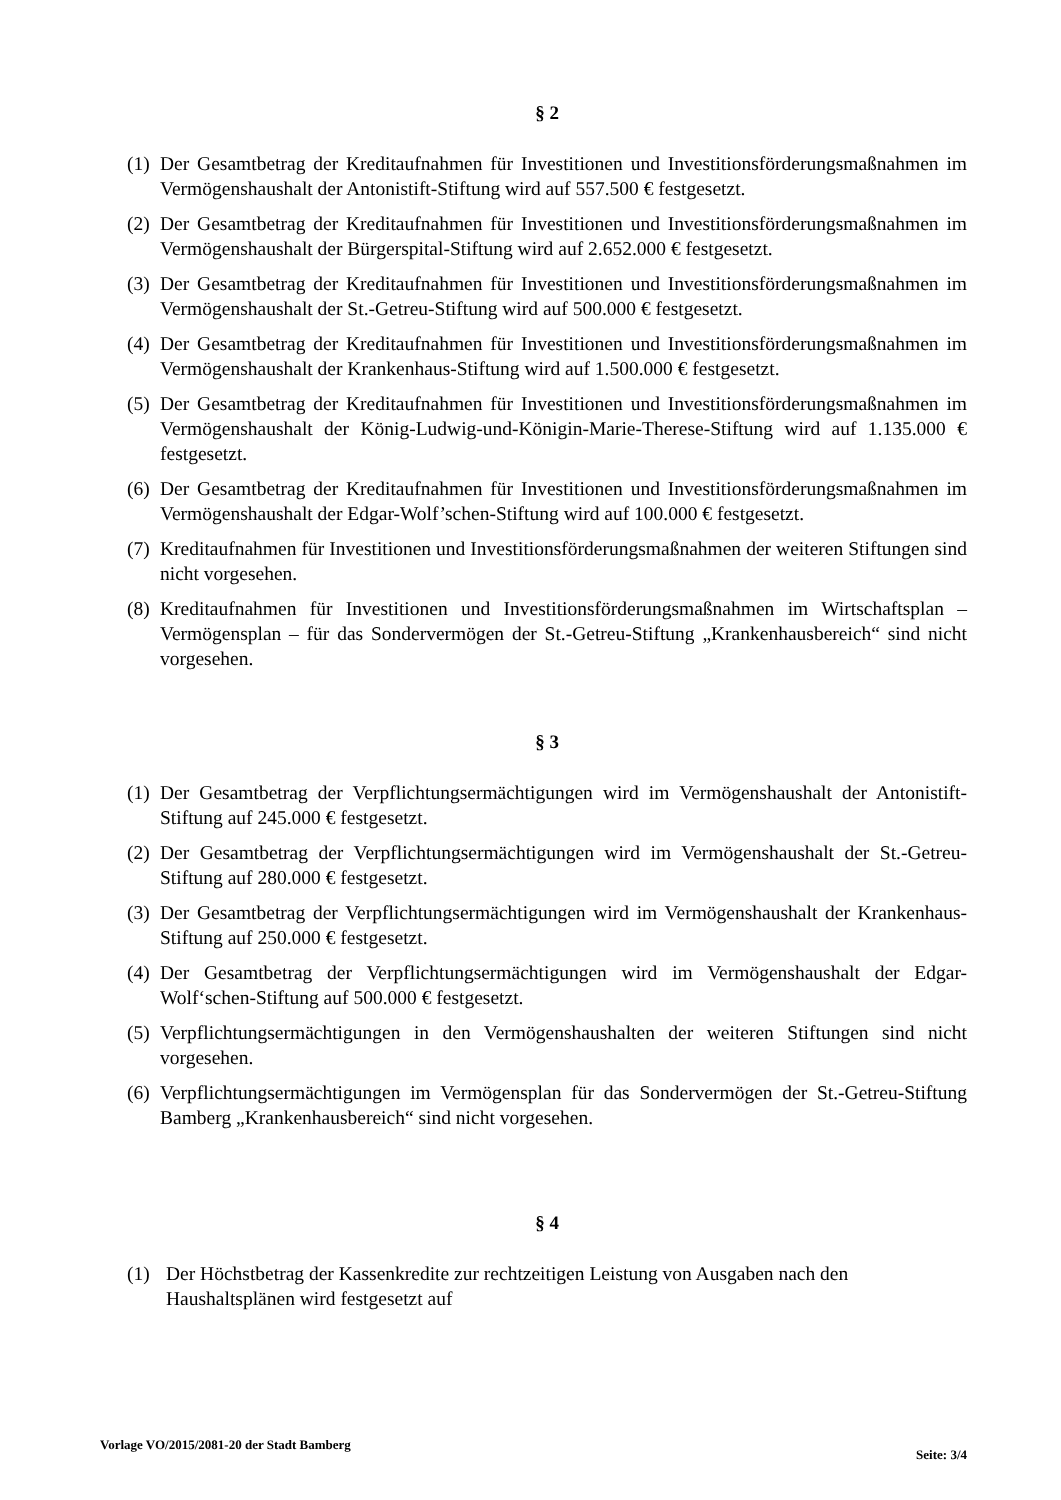§ 2
(1) Der Gesamtbetrag der Kreditaufnahmen für Investitionen und Investitionsförderungsmaßnahmen im Vermögenshaushalt der Antonistift-Stiftung wird auf 557.500 € festgesetzt.
(2) Der Gesamtbetrag der Kreditaufnahmen für Investitionen und Investitionsförderungsmaßnahmen im Vermögenshaushalt der Bürgerspital-Stiftung wird auf 2.652.000 € festgesetzt.
(3) Der Gesamtbetrag der Kreditaufnahmen für Investitionen und Investitionsförderungsmaßnahmen im Vermögenshaushalt der St.-Getreu-Stiftung wird auf 500.000 € festgesetzt.
(4) Der Gesamtbetrag der Kreditaufnahmen für Investitionen und Investitionsförderungsmaßnahmen im Vermögenshaushalt der Krankenhaus-Stiftung wird auf 1.500.000 € festgesetzt.
(5) Der Gesamtbetrag der Kreditaufnahmen für Investitionen und Investitionsförderungsmaßnahmen im Vermögenshaushalt der König-Ludwig-und-Königin-Marie-Therese-Stiftung wird auf 1.135.000 € festgesetzt.
(6) Der Gesamtbetrag der Kreditaufnahmen für Investitionen und Investitionsförderungsmaßnahmen im Vermögenshaushalt der Edgar-Wolf’schen-Stiftung wird auf 100.000 € festgesetzt.
(7) Kreditaufnahmen für Investitionen und Investitionsförderungsmaßnahmen der weiteren Stiftungen sind nicht vorgesehen.
(8) Kreditaufnahmen für Investitionen und Investitionsförderungsmaßnahmen im Wirtschaftsplan – Vermögensplan – für das Sondervermögen der St.-Getreu-Stiftung „Krankenhausbereich“ sind nicht vorgesehen.
§ 3
(1) Der Gesamtbetrag der Verpflichtungsermächtigungen wird im Vermögenshaushalt der Antonistift-Stiftung auf 245.000 € festgesetzt.
(2) Der Gesamtbetrag der Verpflichtungsermächtigungen wird im Vermögenshaushalt der St.-Getreu-Stiftung auf 280.000 € festgesetzt.
(3) Der Gesamtbetrag der Verpflichtungsermächtigungen wird im Vermögenshaushalt der Krankenhaus-Stiftung auf 250.000 € festgesetzt.
(4) Der Gesamtbetrag der Verpflichtungsermächtigungen wird im Vermögenshaushalt der Edgar-Wolf‘schen-Stiftung auf 500.000 € festgesetzt.
(5) Verpflichtungsermächtigungen in den Vermögenshaushalten der weiteren Stiftungen sind nicht vorgesehen.
(6) Verpflichtungsermächtigungen im Vermögensplan für das Sondervermögen der St.-Getreu-Stiftung Bamberg „Krankenhausbereich“ sind nicht vorgesehen.
§ 4
(1) Der Höchstbetrag der Kassenkredite zur rechtzeitigen Leistung von Ausgaben nach den Haushaltsplänen wird festgesetzt auf
Vorlage VO/2015/2081-20 der Stadt Bamberg Seite: 3/4